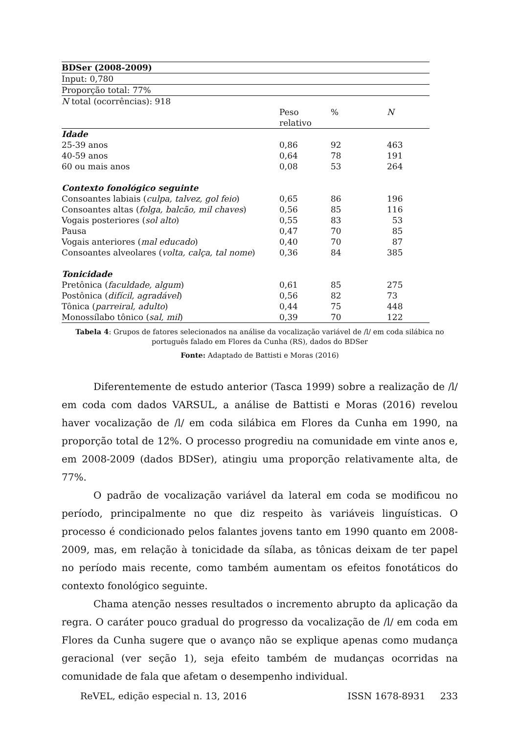| BDSer (2008-2009) | | | |
| Input: 0,780 | | | |
| Proporção total: 77% | | | |
| N total (ocorrências): 918 | | | |
| | Peso relativo | % | N |
| Idade | | | |
| 25-39 anos | 0,86 | 92 | 463 |
| 40-59 anos | 0,64 | 78 | 191 |
| 60 ou mais anos | 0,08 | 53 | 264 |
| Contexto fonológico seguinte | | | |
| Consoantes labiais ( culpa, talvez, gol feio ) | 0,65 | 86 | 196 |
| Consoantes altas ( folga, balcão, mil chaves ) | 0,56 | 85 | 116 |
| Vogais posteriores ( sol alto ) | 0,55 | 83 | 53 |
| Pausa | 0,47 | 70 | 85 |
| Vogais anteriores ( mal educado ) | 0,40 | 70 | 87 |
| Consoantes alveolares ( volta, calça, tal nome ) | 0,36 | 84 | 385 |
| Tonicidade | | | |
| Pretônica ( faculdade, algum ) | 0,61 | 85 | 275 |
| Postônica ( difícil, agradável ) | 0,56 | 82 | 73 |
| Tônica ( parreiral, adulto ) | 0,44 | 75 | 448 |
| Monossílabo tônico ( sal, mil ) | 0,39 | 70 | 122 |
Tabela 4: Grupos de fatores selecionados na análise da vocalização variável de /l/ em coda silábica no português falado em Flores da Cunha (RS), dados do BDSer
Fonte: Adaptado de Battisti e Moras (2016)
Diferentemente de estudo anterior (Tasca 1999) sobre a realização de /l/ em coda com dados VARSUL, a análise de Battisti e Moras (2016) revelou haver vocalização de /l/ em coda silábica em Flores da Cunha em 1990, na proporção total de 12%. O processo progrediu na comunidade em vinte anos e, em 2008-2009 (dados BDSer), atingiu uma proporção relativamente alta, de 77%.
O padrão de vocalização variável da lateral em coda se modificou no período, principalmente no que diz respeito às variáveis linguísticas. O processo é condicionado pelos falantes jovens tanto em 1990 quanto em 2008-2009, mas, em relação à tonicidade da sílaba, as tônicas deixam de ter papel no período mais recente, como também aumentam os efeitos fonotáticos do contexto fonológico seguinte.
Chama atenção nesses resultados o incremento abrupto da aplicação da regra. O caráter pouco gradual do progresso da vocalização de /l/ em coda em Flores da Cunha sugere que o avanço não se explique apenas como mudança geracional (ver seção 1), seja efeito também de mudanças ocorridas na comunidade de fala que afetam o desempenho individual.
ReVEL, edição especial n. 13, 2016 ISSN 1678-8931 233